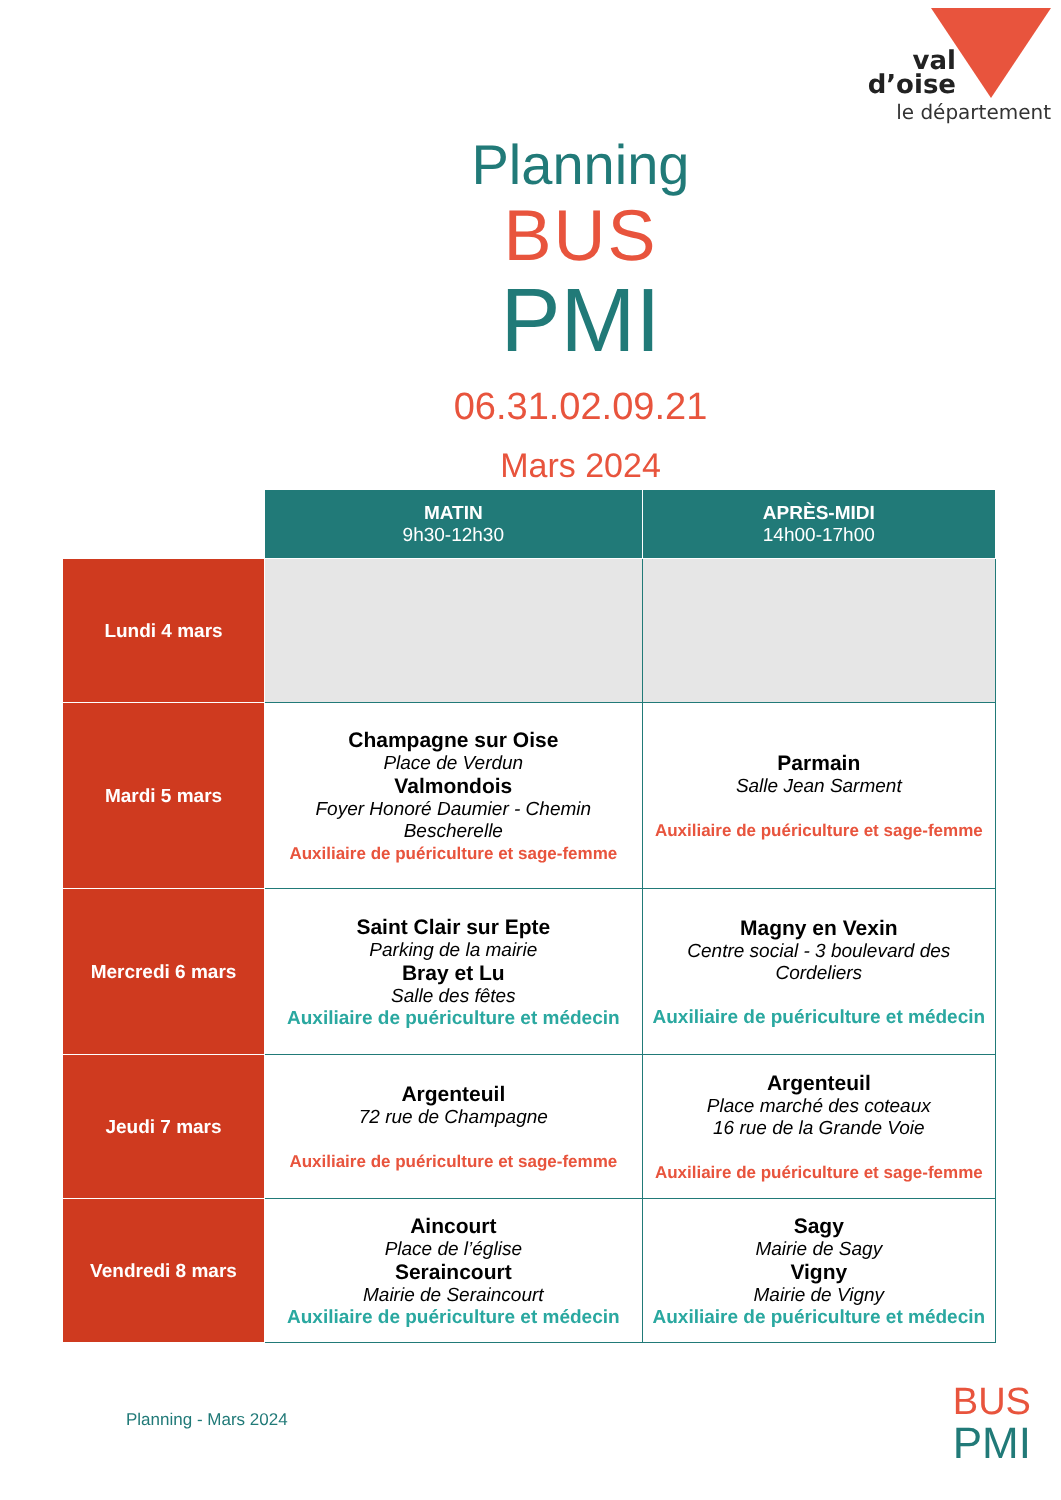val
d’oise
le département
Planning
BUS
PMI
06.31.02.09.21
Mars 2024
| | MATIN 9h30-12h30 | APRÈS-MIDI 14h00-17h00 |
| --- | --- | --- |
| Lundi 4 mars | | |
| Mardi 5 mars | Champagne sur Oise Place de Verdun Valmondois Foyer Honoré Daumier - Chemin Bescherelle Auxiliaire de puériculture et sage-femme | Parmain Salle Jean Sarment Auxiliaire de puériculture et sage-femme |
| Mercredi 6 mars | Saint Clair sur Epte Parking de la mairie Bray et Lu Salle des fêtes Auxiliaire de puériculture et médecin | Magny en Vexin Centre social - 3 boulevard des Cordeliers Auxiliaire de puériculture et médecin |
| Jeudi 7 mars | Argenteuil 72 rue de Champagne Auxiliaire de puériculture et sage-femme | Argenteuil Place marché des coteaux 16 rue de la Grande Voie Auxiliaire de puériculture et sage-femme |
| Vendredi 8 mars | Aincourt Place de l’église Seraincourt Mairie de Seraincourt Auxiliaire de puériculture et médecin | Sagy Mairie de Sagy Vigny Mairie de Vigny Auxiliaire de puériculture et médecin |
Planning - Mars 2024
BUS
PMI